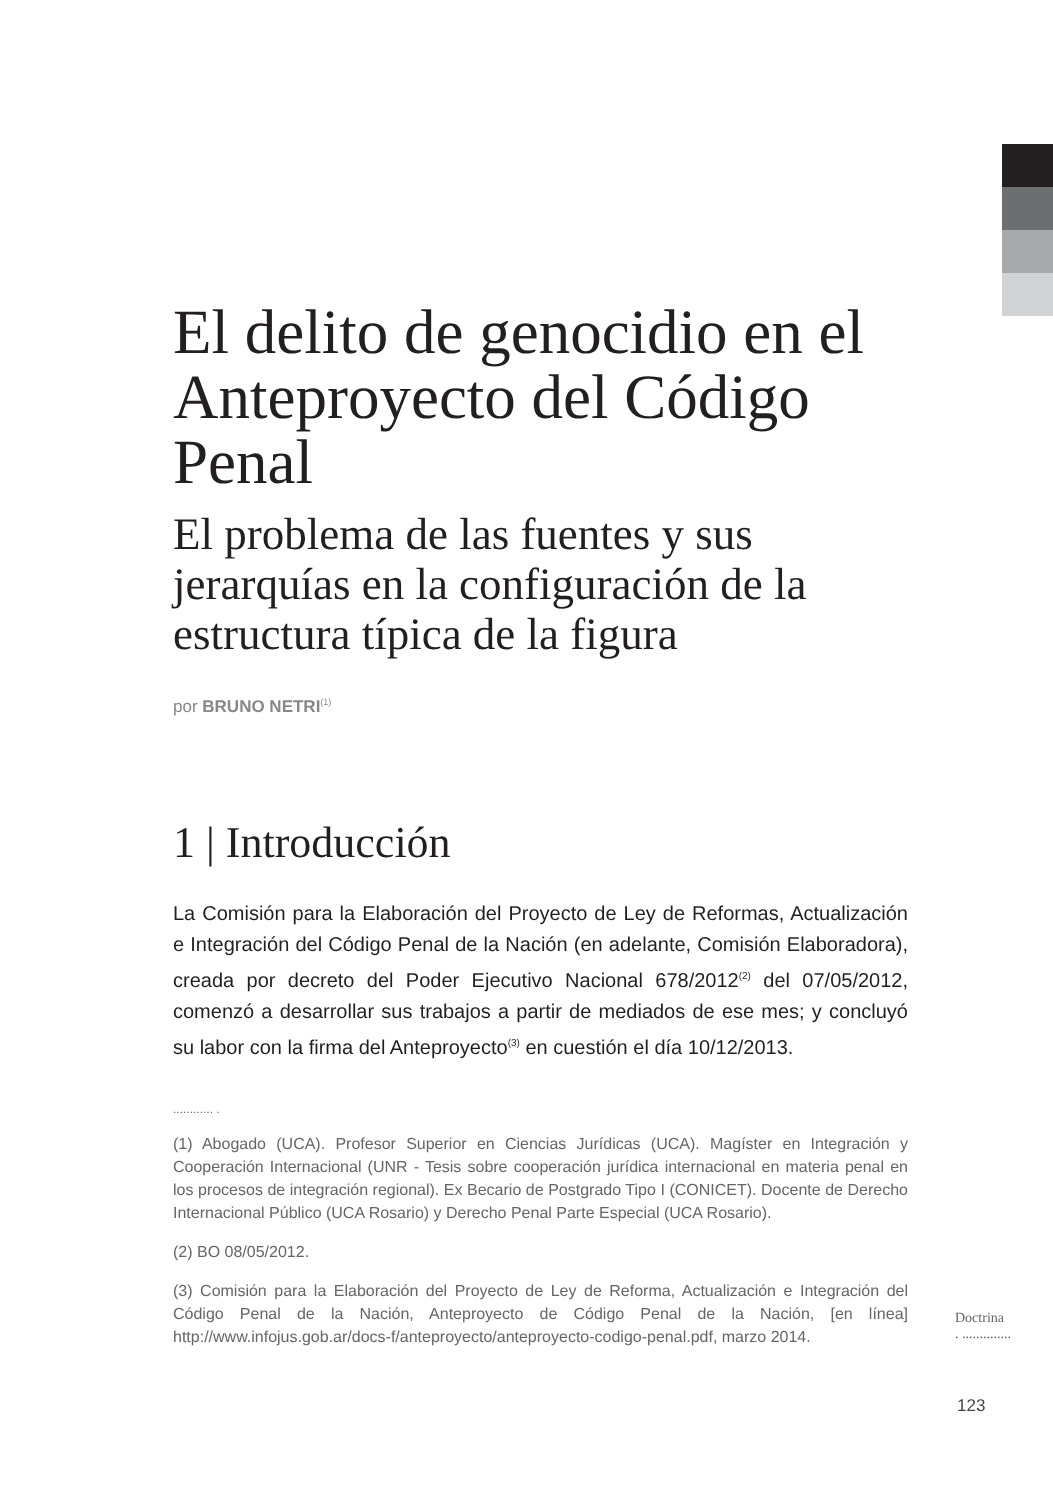El delito de genocidio en el Anteproyecto del Código Penal
El problema de las fuentes y sus jerarquías en la configuración de la estructura típica de la figura
por BRUNO NETRI<sup>(1)</sup>
1 | Introducción
La Comisión para la Elaboración del Proyecto de Ley de Reformas, Actualización e Integración del Código Penal de la Nación (en adelante, Comisión Elaboradora), creada por decreto del Poder Ejecutivo Nacional 678/2012<sup>(2)</sup> del 07/05/2012, comenzó a desarrollar sus trabajos a partir de mediados de ese mes; y concluyó su labor con la firma del Anteproyecto<sup>(3)</sup> en cuestión el día 10/12/2013.
............ .
(1) Abogado (UCA). Profesor Superior en Ciencias Jurídicas (UCA). Magíster en Integración y Cooperación Internacional (UNR - Tesis sobre cooperación jurídica internacional en materia penal en los procesos de integración regional). Ex Becario de Postgrado Tipo I (CONICET). Docente de Derecho Internacional Público (UCA Rosario) y Derecho Penal Parte Especial (UCA Rosario).
(2) BO 08/05/2012.
(3) Comisión para la Elaboración del Proyecto de Ley de Reforma, Actualización e Integración del Código Penal de la Nación, Anteproyecto de Código Penal de la Nación, [en línea] http://www.infojus.gob.ar/docs-f/anteproyecto/anteproyecto-codigo-penal.pdf, marzo 2014.
Doctrina
. ..............
123